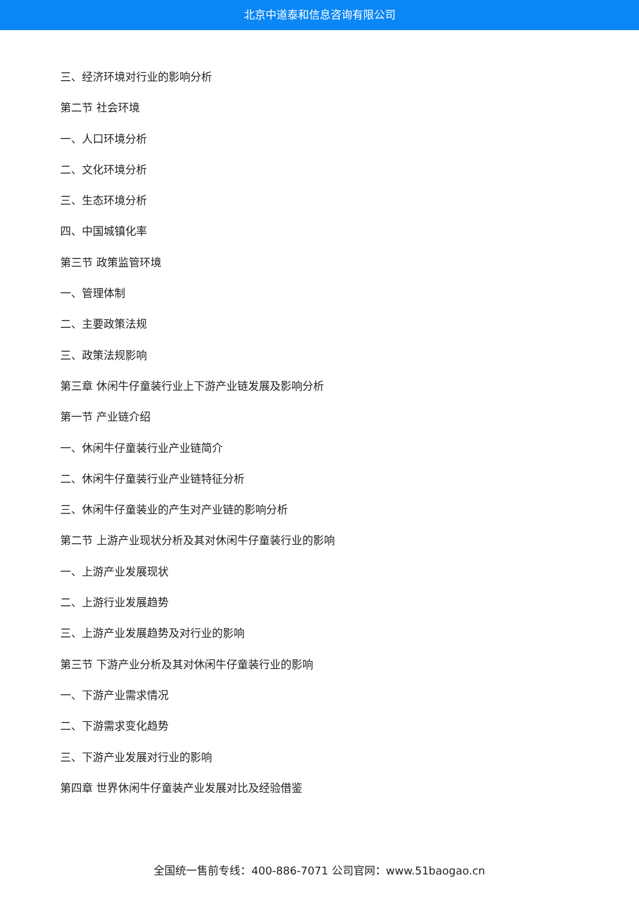北京中道泰和信息咨询有限公司
三、经济环境对行业的影响分析
第二节 社会环境
一、人口环境分析
二、文化环境分析
三、生态环境分析
四、中国城镇化率
第三节 政策监管环境
一、管理体制
二、主要政策法规
三、政策法规影响
第三章 休闲牛仔童装行业上下游产业链发展及影响分析
第一节 产业链介绍
一、休闲牛仔童装行业产业链简介
二、休闲牛仔童装行业产业链特征分析
三、休闲牛仔童装业的产生对产业链的影响分析
第二节 上游产业现状分析及其对休闲牛仔童装行业的影响
一、上游产业发展现状
二、上游行业发展趋势
三、上游产业发展趋势及对行业的影响
第三节 下游产业分析及其对休闲牛仔童装行业的影响
一、下游产业需求情况
二、下游需求变化趋势
三、下游产业发展对行业的影响
第四章 世界休闲牛仔童装产业发展对比及经验借鉴
全国统一售前专线：400-886-7071 公司官网：www.51baogao.cn